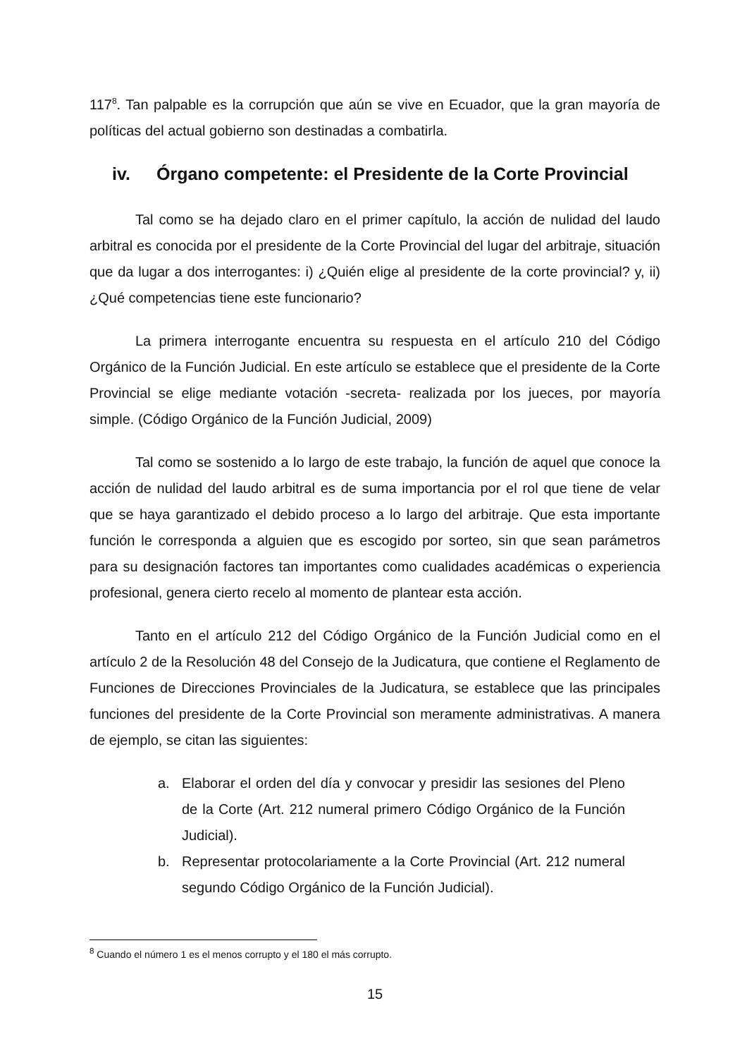117<sup>8</sup>. Tan palpable es la corrupción que aún se vive en Ecuador, que la gran mayoría de políticas del actual gobierno son destinadas a combatirla.
iv. Órgano competente: el Presidente de la Corte Provincial
Tal como se ha dejado claro en el primer capítulo, la acción de nulidad del laudo arbitral es conocida por el presidente de la Corte Provincial del lugar del arbitraje, situación que da lugar a dos interrogantes: i) ¿Quién elige al presidente de la corte provincial? y, ii) ¿Qué competencias tiene este funcionario?
La primera interrogante encuentra su respuesta en el artículo 210 del Código Orgánico de la Función Judicial. En este artículo se establece que el presidente de la Corte Provincial se elige mediante votación -secreta- realizada por los jueces, por mayoría simple. (Código Orgánico de la Función Judicial, 2009)
Tal como se sostenido a lo largo de este trabajo, la función de aquel que conoce la acción de nulidad del laudo arbitral es de suma importancia por el rol que tiene de velar que se haya garantizado el debido proceso a lo largo del arbitraje. Que esta importante función le corresponda a alguien que es escogido por sorteo, sin que sean parámetros para su designación factores tan importantes como cualidades académicas o experiencia profesional, genera cierto recelo al momento de plantear esta acción.
Tanto en el artículo 212 del Código Orgánico de la Función Judicial como en el artículo 2 de la Resolución 48 del Consejo de la Judicatura, que contiene el Reglamento de Funciones de Direcciones Provinciales de la Judicatura, se establece que las principales funciones del presidente de la Corte Provincial son meramente administrativas. A manera de ejemplo, se citan las siguientes:
a. Elaborar el orden del día y convocar y presidir las sesiones del Pleno de la Corte (Art. 212 numeral primero Código Orgánico de la Función Judicial).
b. Representar protocolariamente a la Corte Provincial (Art. 212 numeral segundo Código Orgánico de la Función Judicial).
<sup>8</sup> Cuando el número 1 es el menos corrupto y el 180 el más corrupto.
15